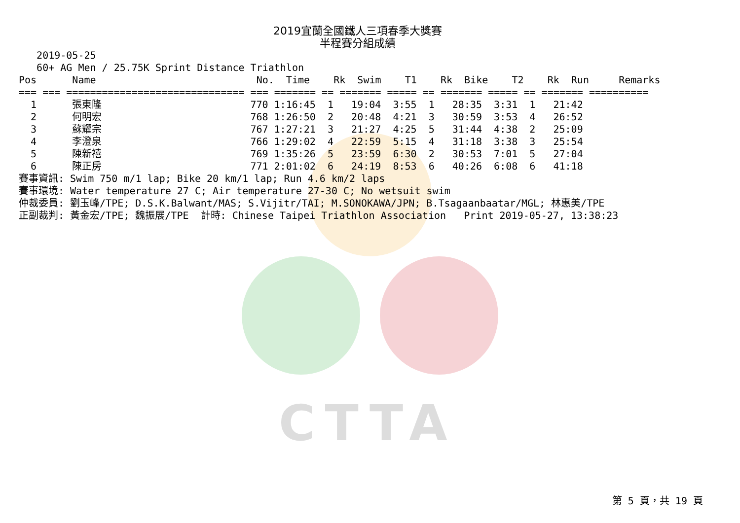CTTA
2019宜蘭全國鐵人三項春季大獎賽
半程賽分組成績
   2019-05-25
   60+ AG Men / 25.75K Sprint Distance Triathlon
Pos      Name                           No.  Time    Rk  Swim    T1    Rk  Bike    T2    Rk  Run     Remarks
=== === ============================== === ======= == ======= ===== == ======= ===== == ======= ==========
| 1 | 張東隆 | 770 1:16:45 1 19:04 3:55 1 28:35 3:31 1 21:42 |
| 2 | 何明宏 | 768 1:26:50 2 20:48 4:21 3 30:59 3:53 4 26:52 |
| 3 | 蘇耀宗 | 767 1:27:21 3 21:27 4:25 5 31:44 4:38 2 25:09 |
| 4 | 李澄泉 | 766 1:29:02 4 22:59 5:15 4 31:18 3:38 3 25:54 |
| 5 | 陳新禧 | 769 1:35:26 5 23:59 6:30 2 30:53 7:01 5 27:04 |
| 6 | 陳正房 | 771 2:01:02 6 24:19 8:53 6 40:26 6:08 6 41:18 |
賽事資訊: Swim 750 m/1 lap; Bike 20 km/1 lap; Run 4.6 km/2 laps
賽事環境: Water temperature 27 C; Air temperature 27-30 C; No wetsuit swim
仲裁委員: 劉玉峰/TPE; D.S.K.Balwant/MAS; S.Vijitr/TAI; M.SONOKAWA/JPN; B.Tsagaanbaatar/MGL; 林惠美/TPE
正副裁判: 黃金宏/TPE; 魏振展/TPE  計時: Chinese Taipei Triathlon Association   Print 2019-05-27, 13:38:23
第 5 頁，共 19 頁